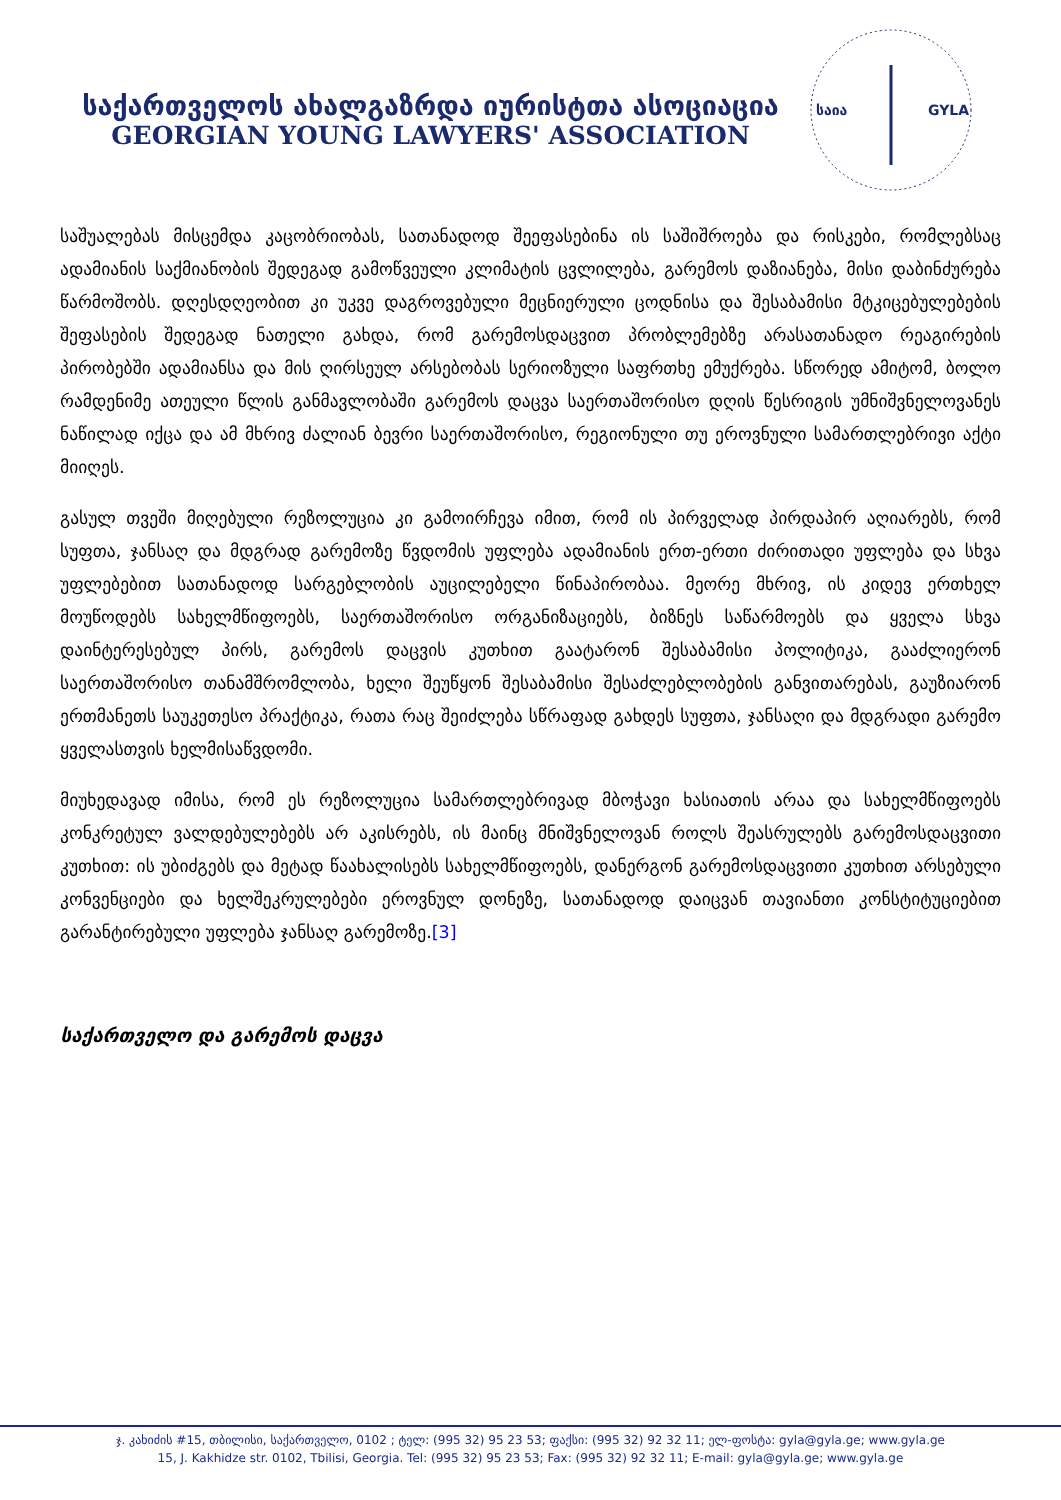საქართველოს ახალგაზრდა იურისტთა ასოციაცია
GEORGIAN YOUNG LAWYERS' ASSOCIATION
საია
GYLA
საშუალებას მისცემდა კაცობრიობას, სათანადოდ შეეფასებინა ის საშიშროება და რისკები, რომლებსაც ადამიანის საქმიანობის შედეგად გამოწვეული კლიმატის ცვლილება, გარემოს დაზიანება, მისი დაბინძურება წარმოშობს. დღესდღეობით კი უკვე დაგროვებული მეცნიერული ცოდნისა და შესაბამისი მტკიცებულებების შეფასების შედეგად ნათელი გახდა, რომ გარემოსდაცვით პრობლემებზე არასათანადო რეაგირების პირობებში ადამიანსა და მის ღირსეულ არსებობას სერიოზული საფრთხე ემუქრება. სწორედ ამიტომ, ბოლო რამდენიმე ათეული წლის განმავლობაში გარემოს დაცვა საერთაშორისო დღის წესრიგის უმნიშვნელოვანეს ნაწილად იქცა და ამ მხრივ ძალიან ბევრი საერთაშორისო, რეგიონული თუ ეროვნული სამართლებრივი აქტი მიიღეს.
გასულ თვეში მიღებული რეზოლუცია კი გამოირჩევა იმით, რომ ის პირველად პირდაპირ აღიარებს, რომ სუფთა, ჯანსაღ და მდგრად გარემოზე წვდომის უფლება ადამიანის ერთ-ერთი ძირითადი უფლება და სხვა უფლებებით სათანადოდ სარგებლობის აუცილებელი წინაპირობაა. მეორე მხრივ, ის კიდევ ერთხელ მოუწოდებს სახელმწიფოებს, საერთაშორისო ორგანიზაციებს, ბიზნეს საწარმოებს და ყველა სხვა დაინტერესებულ პირს, გარემოს დაცვის კუთხით გაატარონ შესაბამისი პოლიტიკა, გააძლიერონ საერთაშორისო თანამშრომლობა, ხელი შეუწყონ შესაბამისი შესაძლებლობების განვითარებას, გაუზიარონ ერთმანეთს საუკეთესო პრაქტიკა, რათა რაც შეიძლება სწრაფად გახდეს სუფთა, ჯანსაღი და მდგრადი გარემო ყველასთვის ხელმისაწვდომი.
მიუხედავად იმისა, რომ ეს რეზოლუცია სამართლებრივად მბოჭავი ხასიათის არაა და სახელმწიფოებს კონკრეტულ ვალდებულებებს არ აკისრებს, ის მაინც მნიშვნელოვან როლს შეასრულებს გარემოსდაცვითი კუთხით: ის უბიძგებს და მეტად წაახალისებს სახელმწიფოებს, დანერგონ გარემოსდაცვითი კუთხით არსებული კონვენციები და ხელშეკრულებები ეროვნულ დონეზე, სათანადოდ დაიცვან თავიანთი კონსტიტუციებით გარანტირებული უფლება ჯანსაღ გარემოზე.[3]
საქართველო და გარემოს დაცვა
ჯ. კახიძის #15, თბილისი, საქართველო, 0102 ; ტელ: (995 32) 95 23 53; ფაქსი: (995 32) 92 32 11; ელ-ფოსტა: gyla@gyla.ge; www.gyla.ge
15, J. Kakhidze str. 0102, Tbilisi, Georgia. Tel: (995 32) 95 23 53; Fax: (995 32) 92 32 11; E-mail: gyla@gyla.ge; www.gyla.ge